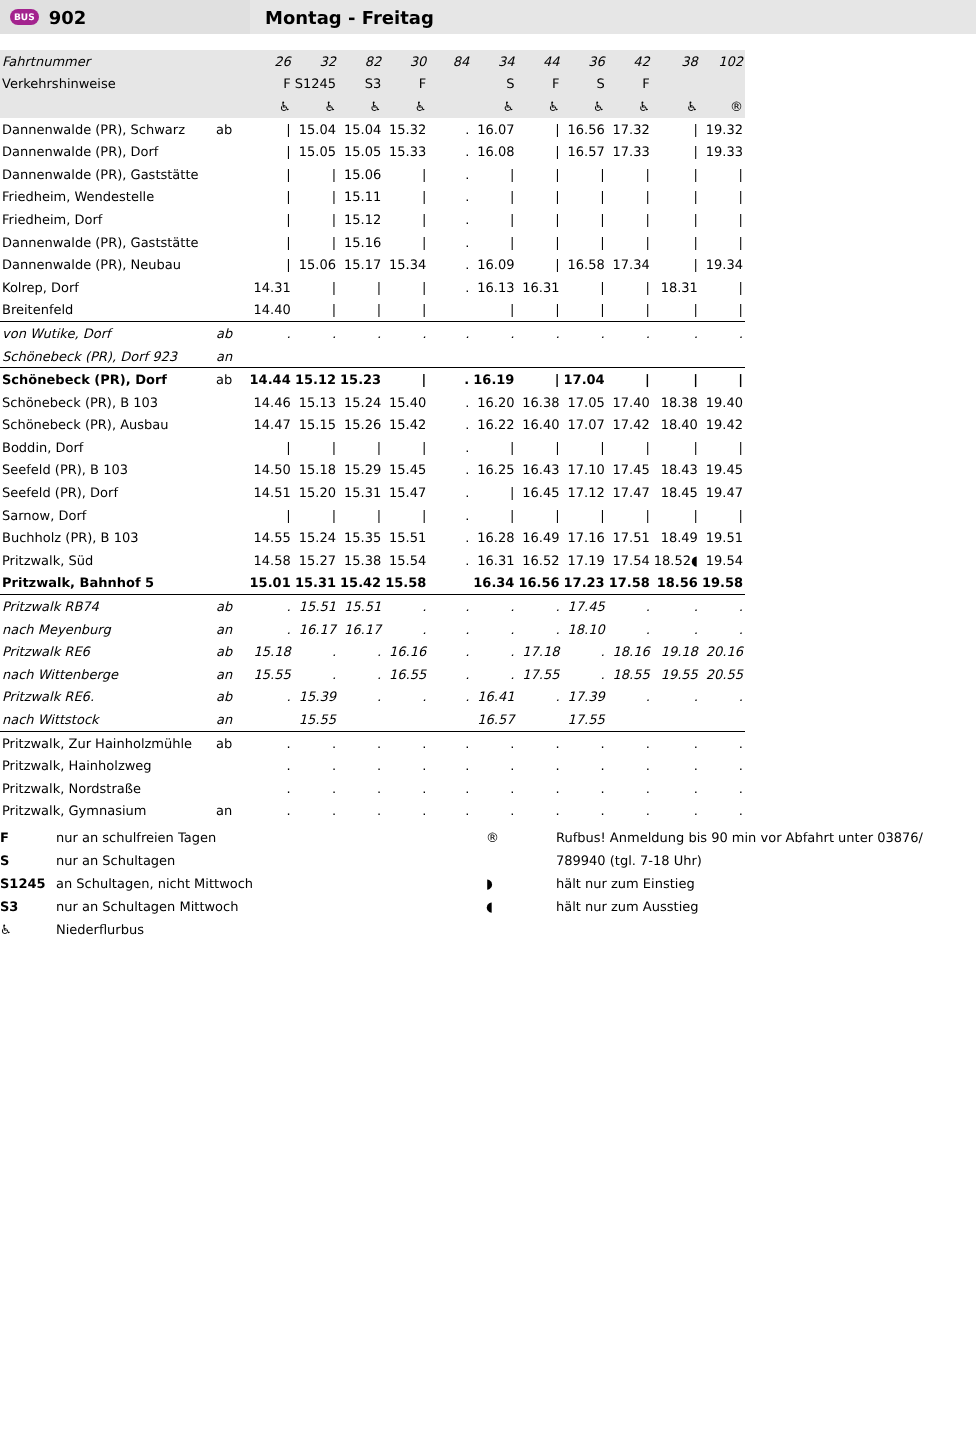BUS 902
Montag - Freitag
| Fahrtnummer | | 26 | 32 | 82 | 30 | 84 | 34 | 44 | 36 | 42 | 38 | 102 |
| Verkehrshinweise | | F | S1245 | S3 | F | | S | F | S | F | | |
| | | ♿ | ♿ | ♿ | ♿ | | ♿ | ♿ | ♿ | ♿ | ♿ | ® |
| Dannenwalde (PR), Schwarz | ab | / | 15.04 | 15.04 | 15.32 | . | 16.07 | / | 16.56 | 17.32 | / | 19.32 |
| Dannenwalde (PR), Dorf | | / | 15.05 | 15.05 | 15.33 | . | 16.08 | / | 16.57 | 17.33 | / | 19.33 |
| Dannenwalde (PR), Gaststätte | | / | / | 15.06 | / | . | / | / | / | / | / | / |
| Friedheim, Wendestelle | | / | / | 15.11 | / | . | / | / | / | / | / | / |
| Friedheim, Dorf | | / | / | 15.12 | / | . | / | / | / | / | / | / |
| Dannenwalde (PR), Gaststätte | | / | / | 15.16 | / | . | / | / | / | / | / | / |
| Dannenwalde (PR), Neubau | | / | 15.06 | 15.17 | 15.34 | . | 16.09 | / | 16.58 | 17.34 | / | 19.34 |
| Kolrep, Dorf | | 14.31 | / | / | / | . | 16.13 | 16.31 | / | / | 18.31 | / |
| Breitenfeld | | 14.40 | / | / | / | | / | / | / | / | / | / |
| von Wutike, Dorf | ab | . | . | . | . | . | . | . | . | . | . | . |
| Schönebeck (PR), Dorf 923 | an | | | | | | | | | | | |
| Schönebeck (PR), Dorf | ab | 14.44 | 15.12 | 15.23 | / | . | 16.19 | / | 17.04 | / | / | / |
| Schönebeck (PR), B 103 | | 14.46 | 15.13 | 15.24 | 15.40 | . | 16.20 | 16.38 | 17.05 | 17.40 | 18.38 | 19.40 |
| Schönebeck (PR), Ausbau | | 14.47 | 15.15 | 15.26 | 15.42 | . | 16.22 | 16.40 | 17.07 | 17.42 | 18.40 | 19.42 |
| Boddin, Dorf | | / | / | / | / | . | / | / | / | / | / | / |
| Seefeld (PR), B 103 | | 14.50 | 15.18 | 15.29 | 15.45 | . | 16.25 | 16.43 | 17.10 | 17.45 | 18.43 | 19.45 |
| Seefeld (PR), Dorf | | 14.51 | 15.20 | 15.31 | 15.47 | . | / | 16.45 | 17.12 | 17.47 | 18.45 | 19.47 |
| Sarnow, Dorf | | / | / | / | / | . | / | / | / | / | / | / |
| Buchholz (PR), B 103 | | 14.55 | 15.24 | 15.35 | 15.51 | . | 16.28 | 16.49 | 17.16 | 17.51 | 18.49 | 19.51 |
| Pritzwalk, Süd | | 14.58 | 15.27 | 15.38 | 15.54 | . | 16.31 | 16.52 | 17.19 | 17.54 | 18.52◖ | 19.54 |
| Pritzwalk, Bahnhof 5 | | 15.01 | 15.31 | 15.42 | 15.58 | | 16.34 | 16.56 | 17.23 | 17.58 | 18.56 | 19.58 |
| Pritzwalk RB74 | ab | . | 15.51 | 15.51 | . | . | . | . | 17.45 | . | . | . |
| nach Meyenburg | an | . | 16.17 | 16.17 | . | . | . | . | 18.10 | . | . | . |
| Pritzwalk RE6 | ab | 15.18 | . | . | 16.16 | . | . | 17.18 | . | 18.16 | 19.18 | 20.16 |
| nach Wittenberge | an | 15.55 | . | . | 16.55 | . | . | 17.55 | . | 18.55 | 19.55 | 20.55 |
| Pritzwalk RE6. | ab | . | 15.39 | . | . | . | 16.41 | . | 17.39 | . | . | . |
| nach Wittstock | an | | 15.55 | | | | 16.57 | | 17.55 | | | |
| Pritzwalk, Zur Hainholzmühle | ab | . | . | . | . | . | . | . | . | . | . | . |
| Pritzwalk, Hainholzweg | | . | . | . | . | . | . | . | . | . | . | . |
| Pritzwalk, Nordstraße | | . | . | . | . | . | . | . | . | . | . | . |
| Pritzwalk, Gymnasium | an | . | . | . | . | . | . | . | . | . | . | . |
F
S
S1245
S3
♿
nur an schulfreien Tagen
nur an Schultagen
an Schultagen, nicht Mittwoch
nur an Schultagen Mittwoch
Niederflurbus
®
◗
◖
Rufbus! Anmeldung bis 90 min vor Abfahrt unter 03876/
789940 (tgl. 7-18 Uhr)
hält nur zum Einstieg
hält nur zum Ausstieg